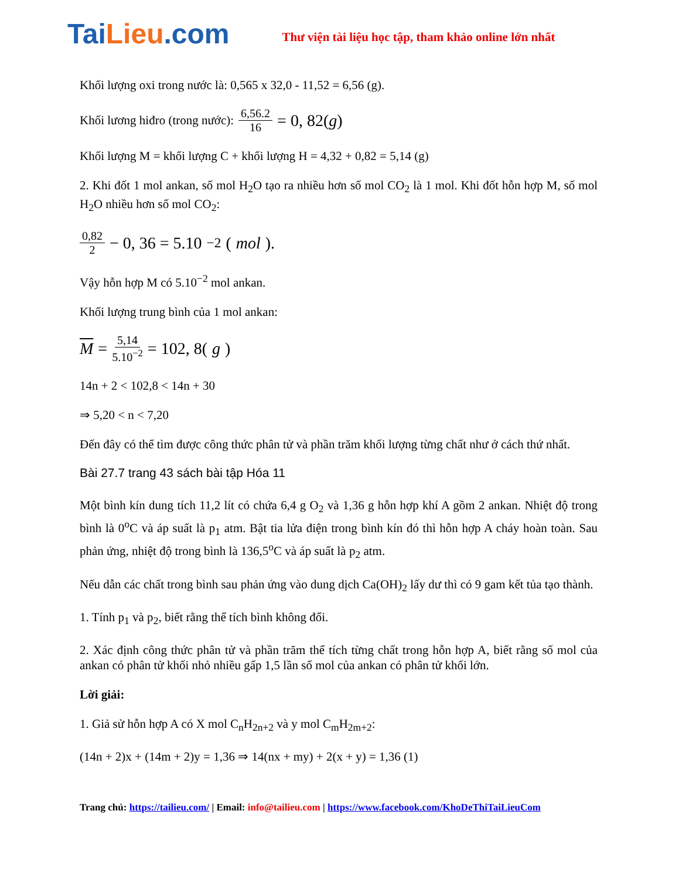TaiLieu.com
Thư viện tài liệu học tập, tham khảo online lớn nhất
Khối lượng oxi trong nước là: 0,565 x 32,0 - 11,52 = 6,56 (g).
Khối lương hiđro (trong nước): 6,56.2 16 = 0, 82(g)
Khối lượng M = khối lượng C + khối lượng H = 4,32 + 0,82 = 5,14 (g)
2. Khi đốt 1 mol ankan, số mol H<sub>2</sub>O tạo ra nhiều hơn số mol CO<sub>2</sub> là 1 mol. Khi đốt hỗn hợp M, số mol H<sub>2</sub>O nhiều hơn số mol CO<sub>2</sub>:
0,82 2 − 0, 36 = 5.10<sup>−2</sup>(mol).
Vậy hỗn hợp M có 5.10<sup>−2</sup> mol ankan.
Khối lượng trung bình của 1 mol ankan:
M = 5,14 5.10<sup>−2</sup> = 102, 8(g)
14n + 2 < 102,8 < 14n + 30
⇒ 5,20 < n < 7,20
Đến đây có thể tìm được công thức phân tử và phần trăm khối lượng từng chất như ở cách thứ nhất.
Bài 27.7 trang 43 sách bài tập Hóa 11
Một bình kín dung tích 11,2 lít có chứa 6,4 g O<sub>2</sub> và 1,36 g hỗn hợp khí A gồm 2 ankan. Nhiệt độ trong bình là 0<sup>o</sup>C và áp suất là p<sub>1</sub> atm. Bật tia lửa điện trong bình kín đó thì hỗn hợp A cháy hoàn toàn. Sau phản ứng, nhiệt độ trong bình là 136,5<sup>o</sup>C và áp suất là p<sub>2</sub> atm.
Nếu dẫn các chất trong bình sau phản ứng vào dung dịch Ca(OH)<sub>2</sub> lấy dư thì có 9 gam kết tủa tạo thành.
1. Tính p<sub>1</sub> và p<sub>2</sub>, biết rằng thể tích bình không đổi.
2. Xác định công thức phân tử và phần trăm thể tích từng chất trong hỗn hợp A, biết rằng số mol của ankan có phân tử khối nhỏ nhiều gấp 1,5 lần số mol của ankan có phân tử khối lớn.
Lời giải:
1. Giả sử hỗn hợp A có X mol C<sub>n</sub>H<sub>2n+2</sub> và y mol C<sub>m</sub>H<sub>2m+2</sub>:
(14n + 2)x + (14m + 2)y = 1,36 ⇒ 14(nx + my) + 2(x + y) = 1,36 (1)
Trang chủ: https://tailieu.com/ | Email: info@tailieu.com | https://www.facebook.com/KhoDeThiTaiLieuCom